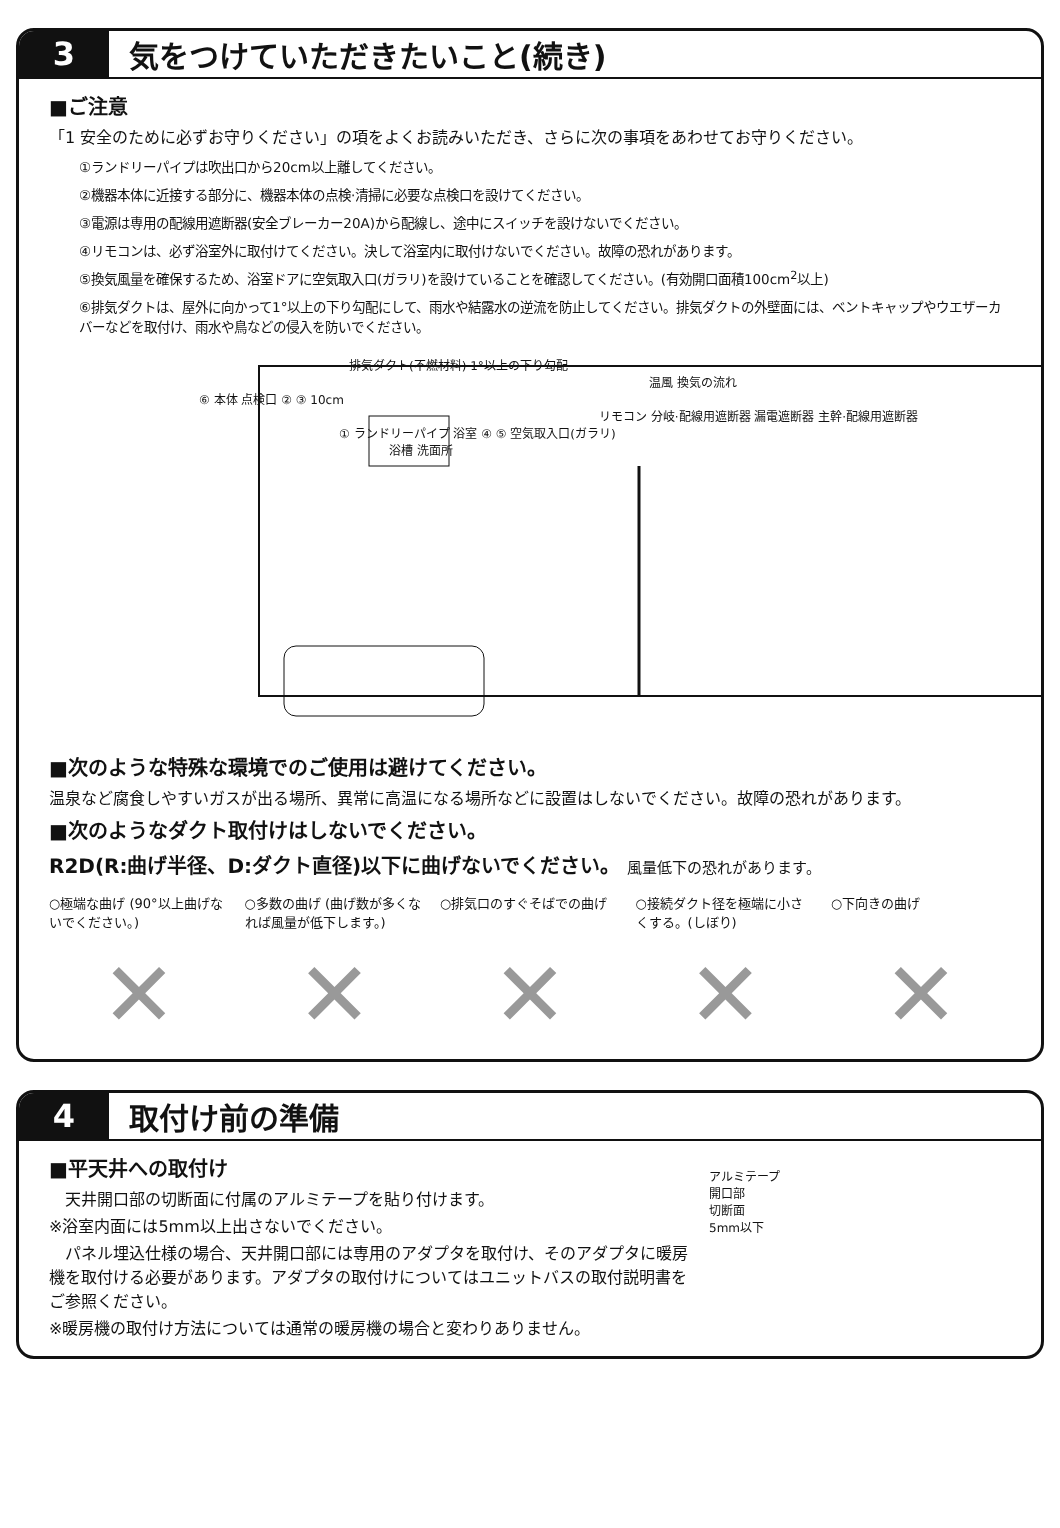3
気をつけていただきたいこと(続き)
■ご注意
「1 安全のために必ずお守りください」の項をよくお読みいただき、さらに次の事項をあわせてお守りください。
①ランドリーパイプは吹出口から20cm以上離してください。
②機器本体に近接する部分に、機器本体の点検·清掃に必要な点検口を設けてください。
③電源は専用の配線用遮断器(安全ブレーカー20A)から配線し、途中にスイッチを設けないでください。
④リモコンは、必ず浴室外に取付けてください。決して浴室内に取付けないでください。故障の恐れがあります。
⑤換気風量を確保するため、浴室ドアに空気取入口(ガラリ)を設けていることを確認してください。(有効開口面積100cm<sup>2</sup>以上)
⑥排気ダクトは、屋外に向かって1°以上の下り勾配にして、雨水や結露水の逆流を防止してください。排気ダクトの外壁面には、ベントキャップやウエザーカバーなどを取付け、雨水や鳥などの侵入を防いでください。
排気ダクト(不燃材料) 1°以上の下り勾配
温風 換気の流れ
⑥ 本体 点検口 ② ③ 10cm
リモコン 分岐·配線用遮断器 漏電遮断器 主幹·配線用遮断器
① ランドリーパイプ 浴室 ④ ⑤ 空気取入口(ガラリ)
浴槽 洗面所
■次のような特殊な環境でのご使用は避けてください。
温泉など腐食しやすいガスが出る場所、異常に高温になる場所などに設置はしないでください。故障の恐れがあります。
■次のようなダクト取付けはしないでください。
R2D(R:曲げ半径、D:ダクト直径)以下に曲げないでください。 風量低下の恐れがあります。
○極端な曲げ (90°以上曲げないでください。)
○多数の曲げ (曲げ数が多くなれば風量が低下します。)
○排気口のすぐそばでの曲げ ○接続ダクト径を極端に小さくする。(しぼり)
○下向きの曲げ
✕ ✕ ✕ ✕ ✕
4
取付け前の準備
■平天井への取付け
　天井開口部の切断面に付属のアルミテープを貼り付けます。
※浴室内面には5mm以上出さないでください。
　パネル埋込仕様の場合、天井開口部には専用のアダプタを取付け、そのアダプタに暖房機を取付ける必要があります。アダプタの取付けについてはユニットバスの取付説明書をご参照ください。
※暖房機の取付け方法については通常の暖房機の場合と変わりありません。
アルミテープ
開口部
切断面
5mm以下